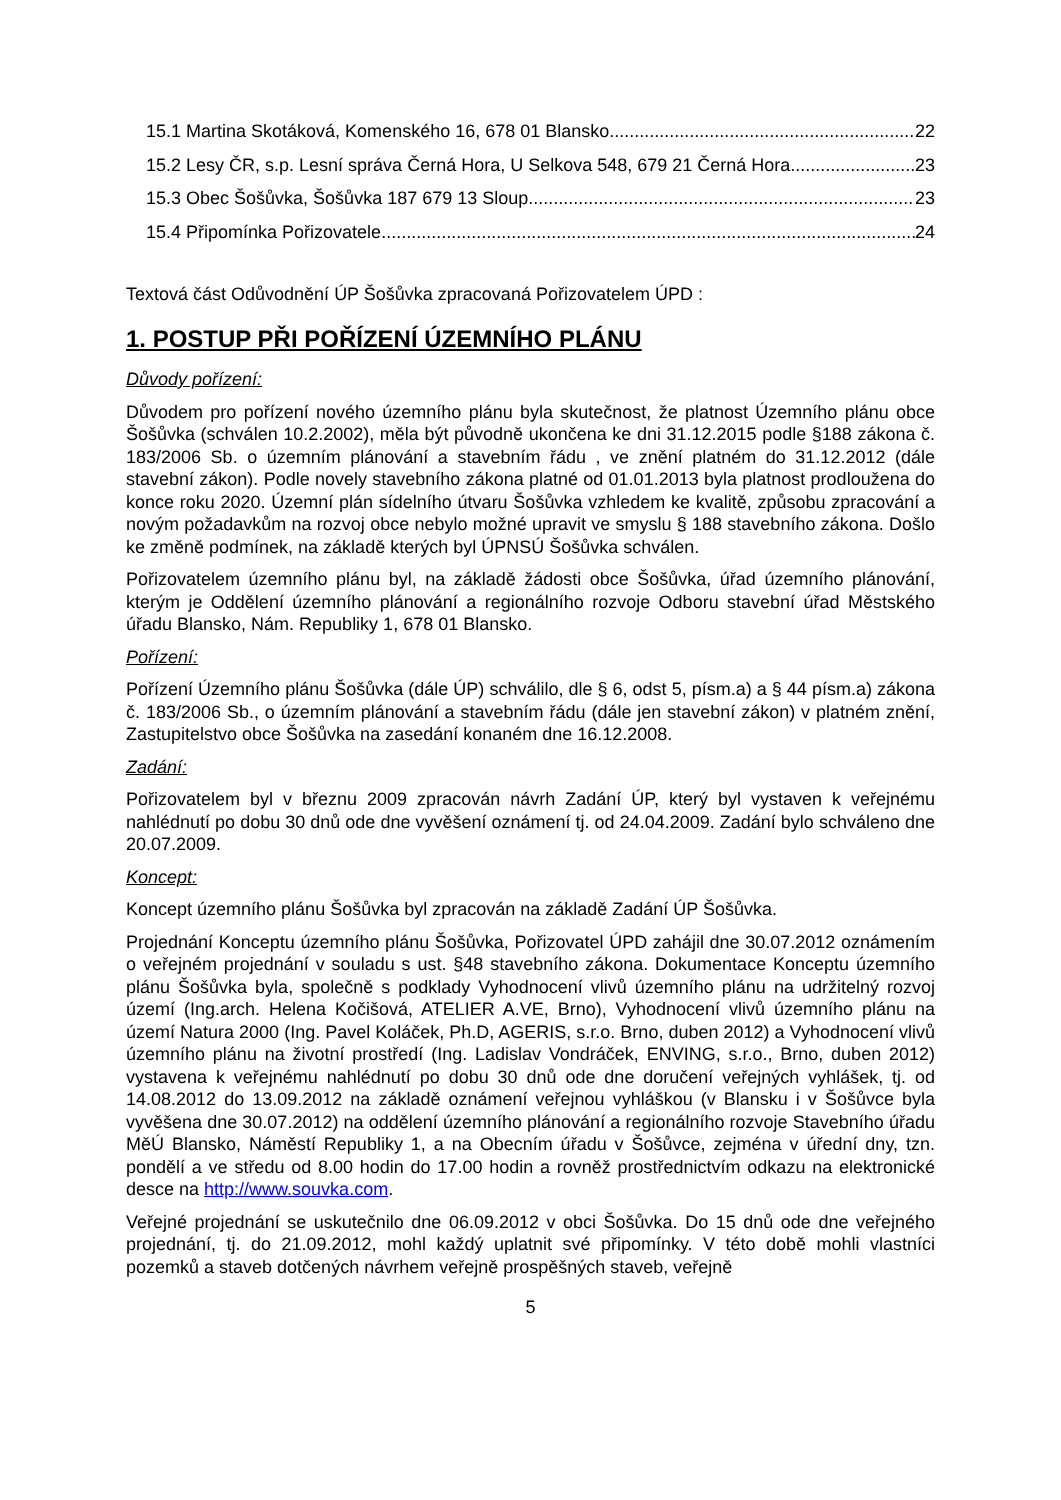15.1 Martina Skotáková, Komenského 16, 678 01 Blansko 22
15.2 Lesy ČR, s.p. Lesní správa Černá Hora, U Selkova 548, 679 21 Černá Hora 23
15.3 Obec Šošůvka, Šošůvka 187 679 13 Sloup 23
15.4 Připomínka Pořizovatele 24
Textová část Odůvodnění ÚP Šošůvka zpracovaná Pořizovatelem ÚPD :
1. POSTUP PŘI POŘÍZENÍ ÚZEMNÍHO PLÁNU
Důvody pořízení:
Důvodem pro pořízení nového územního plánu byla skutečnost, že platnost Územního plánu obce Šošůvka (schválen 10.2.2002), měla být původně ukončena ke dni 31.12.2015 podle §188 zákona č. 183/2006 Sb. o územním plánování a stavebním řádu , ve znění platném do 31.12.2012 (dále stavební zákon). Podle novely stavebního zákona platné od 01.01.2013 byla platnost prodloužena do konce roku 2020. Územní plán sídelního útvaru Šošůvka vzhledem ke kvalitě, způsobu zpracování a novým požadavkům na rozvoj obce nebylo možné upravit ve smyslu § 188 stavebního zákona. Došlo ke změně podmínek, na základě kterých byl ÚPNSÚ Šošůvka schválen.
Pořizovatelem územního plánu byl, na základě žádosti obce Šošůvka, úřad územního plánování, kterým je Oddělení územního plánování a regionálního rozvoje Odboru stavební úřad Městského úřadu Blansko, Nám. Republiky 1, 678 01 Blansko.
Pořízení:
Pořízení Územního plánu Šošůvka (dále ÚP) schválilo, dle § 6, odst 5, písm.a) a § 44 písm.a) zákona č. 183/2006 Sb., o územním plánování a stavebním řádu (dále jen stavební zákon) v platném znění, Zastupitelstvo obce Šošůvka na zasedání konaném dne 16.12.2008.
Zadání:
Pořizovatelem byl v březnu 2009 zpracován návrh Zadání ÚP, který byl vystaven k veřejnému nahlédnutí po dobu 30 dnů ode dne vyvěšení oznámení tj. od 24.04.2009. Zadání bylo schváleno dne 20.07.2009.
Koncept:
Koncept územního plánu Šošůvka byl zpracován na základě Zadání ÚP Šošůvka.
Projednání Konceptu územního plánu Šošůvka, Pořizovatel ÚPD zahájil dne 30.07.2012 oznámením o veřejném projednání v souladu s ust. §48 stavebního zákona. Dokumentace Konceptu územního plánu Šošůvka byla, společně s podklady Vyhodnocení vlivů územního plánu na udržitelný rozvoj území (Ing.arch. Helena Kočišová, ATELIER A.VE, Brno), Vyhodnocení vlivů územního plánu na území Natura 2000 (Ing. Pavel Koláček, Ph.D, AGERIS, s.r.o. Brno, duben 2012) a Vyhodnocení vlivů územního plánu na životní prostředí (Ing. Ladislav Vondráček, ENVING, s.r.o., Brno, duben 2012) vystavena k veřejnému nahlédnutí po dobu 30 dnů ode dne doručení veřejných vyhlášek, tj. od 14.08.2012 do 13.09.2012 na základě oznámení veřejnou vyhláškou (v Blansku i v Šošůvce byla vyvěšena dne 30.07.2012) na oddělení územního plánování a regionálního rozvoje Stavebního úřadu MěÚ Blansko, Náměstí Republiky 1, a na Obecním úřadu v Šošůvce, zejména v úřední dny, tzn. pondělí a ve středu od 8.00 hodin do 17.00 hodin a rovněž prostřednictvím odkazu na elektronické desce na http://www.souvka.com.
Veřejné projednání se uskutečnilo dne 06.09.2012 v obci Šošůvka. Do 15 dnů ode dne veřejného projednání, tj. do 21.09.2012, mohl každý uplatnit své připomínky. V této době mohli vlastníci pozemků a staveb dotčených návrhem veřejně prospěšných staveb, veřejně
5